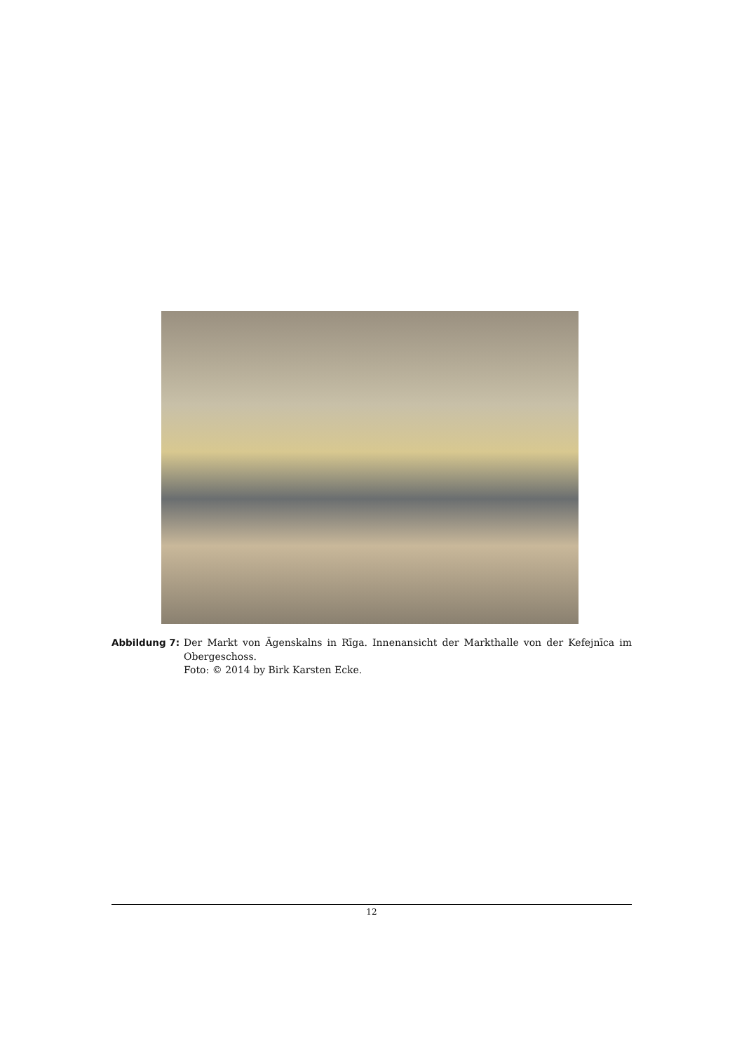Abbildung 7: Der Markt von Āgenskalns in Rīga. Innenansicht der Markthalle von der Kefejnīca im Obergeschoss.
Foto: © 2014 by Birk Karsten Ecke.
12